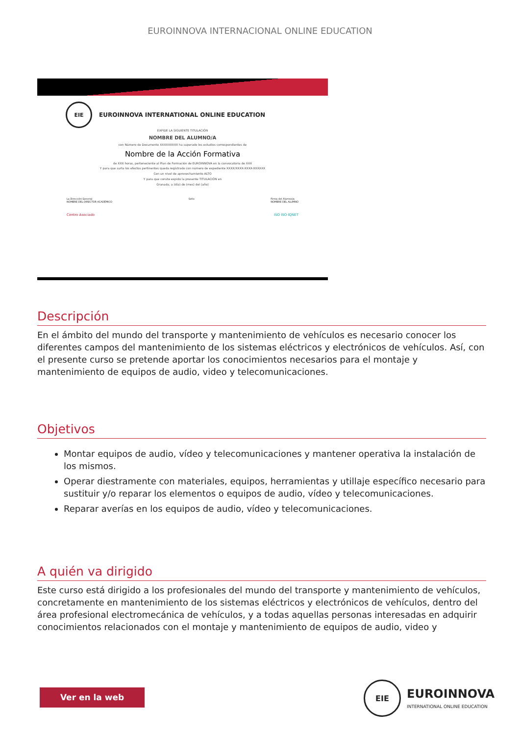EUROINNOVA INTERNACIONAL ONLINE EDUCATION
EIE
EUROINNOVA INTERNATIONAL ONLINE EDUCATION
EXPIDE LA SIGUIENTE TITULACIÓN
NOMBRE DEL ALUMNO/A
con Número de Documento XXXXXXXXX ha superado los estudios correspondientes de
Nombre de la Acción Formativa
de XXX horas, perteneciente al Plan de Formación de EUROINNOVA en la convocatoria de XXX
Y para que surta los efectos pertinentes queda registrado con número de expediente XXXX/XXXX-XXXX-XXXXXX
Con un nivel de aprovechamiento ALTO
Y para que conste expido la presente TITULACIÓN en
Granada, a (día) de (mes) del (año)
La Dirección General
NOMBRE DEL DIRECTOR ACADÉMICO Sello Firma del Alumno/a
NOMBRE DEL ALUMNO
Centro Asociado ISO ISO IQNET
Descripción
En el ámbito del mundo del transporte y mantenimiento de vehículos es necesario conocer los diferentes campos del mantenimiento de los sistemas eléctricos y electrónicos de vehículos. Así, con el presente curso se pretende aportar los conocimientos necesarios para el montaje y mantenimiento de equipos de audio, video y telecomunicaciones.
Objetivos
Montar equipos de audio, vídeo y telecomunicaciones y mantener operativa la instalación de los mismos.
Operar diestramente con materiales, equipos, herramientas y utillaje específico necesario para sustituir y/o reparar los elementos o equipos de audio, vídeo y telecomunicaciones.
Reparar averías en los equipos de audio, vídeo y telecomunicaciones.
A quién va dirigido
Este curso está dirigido a los profesionales del mundo del transporte y mantenimiento de vehículos, concretamente en mantenimiento de los sistemas eléctricos y electrónicos de vehículos, dentro del área profesional electromecánica de vehículos, y a todas aquellas personas interesadas en adquirir conocimientos relacionados con el montaje y mantenimiento de equipos de audio, video y
Ver en la web
EIE
EUROINNOVA
INTERNATIONAL ONLINE EDUCATION